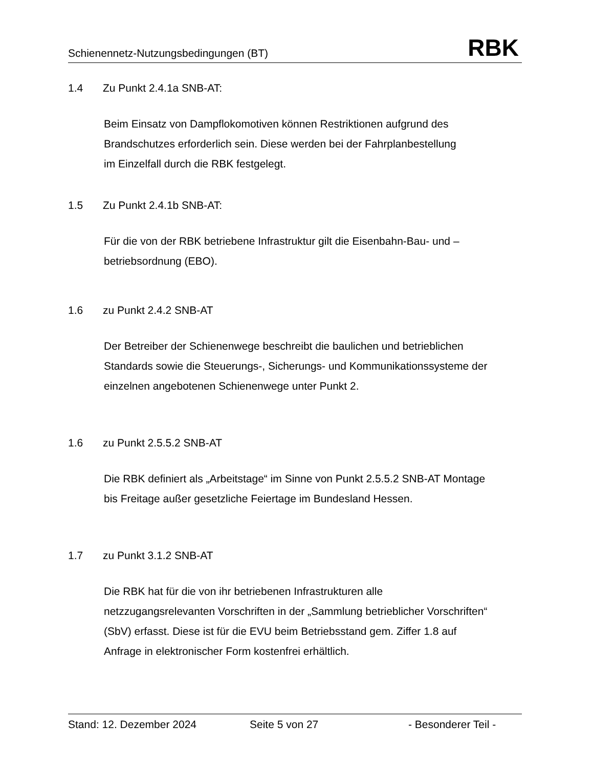Schienennetz-Nutzungsbedingungen (BT) RBK
1.4 Zu Punkt 2.4.1a SNB-AT:
Beim Einsatz von Dampflokomotiven können Restriktionen aufgrund des
Brandschutzes erforderlich sein. Diese werden bei der Fahrplanbestellung
im Einzelfall durch die RBK festgelegt.
1.5 Zu Punkt 2.4.1b SNB-AT:
Für die von der RBK betriebene Infrastruktur gilt die Eisenbahn-Bau- und –
betriebsordnung (EBO).
1.6 zu Punkt 2.4.2 SNB-AT
Der Betreiber der Schienenwege beschreibt die baulichen und betrieblichen
Standards sowie die Steuerungs-, Sicherungs- und Kommunikationssysteme der
einzelnen angebotenen Schienenwege unter Punkt 2.
1.6 zu Punkt 2.5.5.2 SNB-AT
Die RBK definiert als „Arbeitstage“ im Sinne von Punkt 2.5.5.2 SNB-AT Montage
bis Freitage außer gesetzliche Feiertage im Bundesland Hessen.
1.7 zu Punkt 3.1.2 SNB-AT
Die RBK hat für die von ihr betriebenen Infrastrukturen alle
netzzugangsrelevanten Vorschriften in der „Sammlung betrieblicher Vorschriften“
(SbV) erfasst. Diese ist für die EVU beim Betriebsstand gem. Ziffer 1.8 auf
Anfrage in elektronischer Form kostenfrei erhältlich.
Stand: 12. Dezember 2024 Seite 5 von 27 - Besonderer Teil -